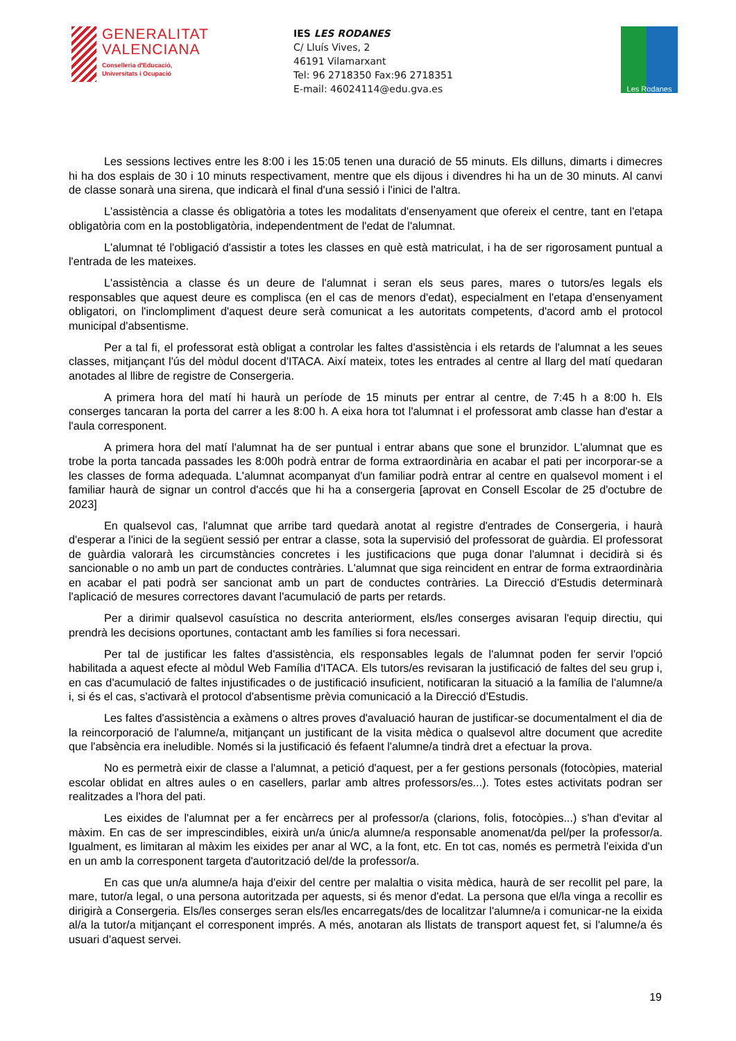GENERALITAT
VALENCIANA
Conselleria d'Educació,
Universitats i Ocupació
IES LES RODANES
C/ Lluís Vives, 2
46191 Vilamarxant
Tel: 96 2718350 Fax:96 2718351
E-mail: 46024114@edu.gva.es
Les Rodanes
Les sessions lectives entre les 8:00 i les 15:05 tenen una duració de 55 minuts. Els dilluns, dimarts i dimecres hi ha dos esplais de 30 i 10 minuts respectivament, mentre que els dijous i divendres hi ha un de 30 minuts. Al canvi de classe sonarà una sirena, que indicarà el final d'una sessió i l'inici de l'altra.
L'assistència a classe és obligatòria a totes les modalitats d'ensenyament que ofereix el centre, tant en l'etapa obligatòria com en la postobligatòria, independentment de l'edat de l'alumnat.
L'alumnat té l'obligació d'assistir a totes les classes en què està matriculat, i ha de ser rigorosament puntual a l'entrada de les mateixes.
L'assistència a classe és un deure de l'alumnat i seran els seus pares, mares o tutors/es legals els responsables que aquest deure es complisca (en el cas de menors d'edat), especialment en l'etapa d'ensenyament obligatori, on l'inclompliment d'aquest deure serà comunicat a les autoritats competents, d'acord amb el protocol municipal d'absentisme.
Per a tal fi, el professorat està obligat a controlar les faltes d'assistència i els retards de l'alumnat a les seues classes, mitjançant l'ús del mòdul docent d'ITACA. Així mateix, totes les entrades al centre al llarg del matí quedaran anotades al llibre de registre de Consergeria.
A primera hora del matí hi haurà un període de 15 minuts per entrar al centre, de 7:45 h a 8:00 h. Els conserges tancaran la porta del carrer a les 8:00 h. A eixa hora tot l'alumnat i el professorat amb classe han d'estar a l'aula corresponent.
A primera hora del matí l'alumnat ha de ser puntual i entrar abans que sone el brunzidor. L'alumnat que es trobe la porta tancada passades les 8:00h podrà entrar de forma extraordinària en acabar el pati per incorporar-se a les classes de forma adequada. L'alumnat acompanyat d'un familiar podrà entrar al centre en qualsevol moment i el familiar haurà de signar un control d'accés que hi ha a consergeria [aprovat en Consell Escolar de 25 d'octubre de 2023]
En qualsevol cas, l'alumnat que arribe tard quedarà anotat al registre d'entrades de Consergeria, i haurà d'esperar a l'inici de la següent sessió per entrar a classe, sota la supervisió del professorat de guàrdia. El professorat de guàrdia valorarà les circumstàncies concretes i les justificacions que puga donar l'alumnat i decidirà si és sancionable o no amb un part de conductes contràries. L'alumnat que siga reincident en entrar de forma extraordinària en acabar el pati podrà ser sancionat amb un part de conductes contràries. La Direcció d'Estudis determinarà l'aplicació de mesures correctores davant l'acumulació de parts per retards.
Per a dirimir qualsevol casuística no descrita anteriorment, els/les conserges avisaran l'equip directiu, qui prendrà les decisions oportunes, contactant amb les famílies si fora necessari.
Per tal de justificar les faltes d'assistència, els responsables legals de l'alumnat poden fer servir l'opció habilitada a aquest efecte al mòdul Web Família d'ITACA. Els tutors/es revisaran la justificació de faltes del seu grup i, en cas d'acumulació de faltes injustificades o de justificació insuficient, notificaran la situació a la família de l'alumne/a i, si és el cas, s'activarà el protocol d'absentisme prèvia comunicació a la Direcció d'Estudis.
Les faltes d'assistència a exàmens o altres proves d'avaluació hauran de justificar-se documentalment el dia de la reincorporació de l'alumne/a, mitjançant un justificant de la visita mèdica o qualsevol altre document que acredite que l'absència era ineludible. Només si la justificació és fefaent l'alumne/a tindrà dret a efectuar la prova.
No es permetrà eixir de classe a l'alumnat, a petició d'aquest, per a fer gestions personals (fotocòpies, material escolar oblidat en altres aules o en casellers, parlar amb altres professors/es...). Totes estes activitats podran ser realitzades a l'hora del pati.
Les eixides de l'alumnat per a fer encàrrecs per al professor/a (clarions, folis, fotocòpies...) s'han d'evitar al màxim. En cas de ser imprescindibles, eixirà un/a únic/a alumne/a responsable anomenat/da pel/per la professor/a. Igualment, es limitaran al màxim les eixides per anar al WC, a la font, etc. En tot cas, només es permetrà l'eixida d'un en un amb la corresponent targeta d'autorització del/de la professor/a.
En cas que un/a alumne/a haja d'eixir del centre per malaltia o visita mèdica, haurà de ser recollit pel pare, la mare, tutor/a legal, o una persona autoritzada per aquests, si és menor d'edat. La persona que el/la vinga a recollir es dirigirà a Consergeria. Els/les conserges seran els/les encarregats/des de localitzar l'alumne/a i comunicar-ne la eixida al/a la tutor/a mitjançant el corresponent imprés. A més, anotaran als llistats de transport aquest fet, si l'alumne/a és usuari d'aquest servei.
19